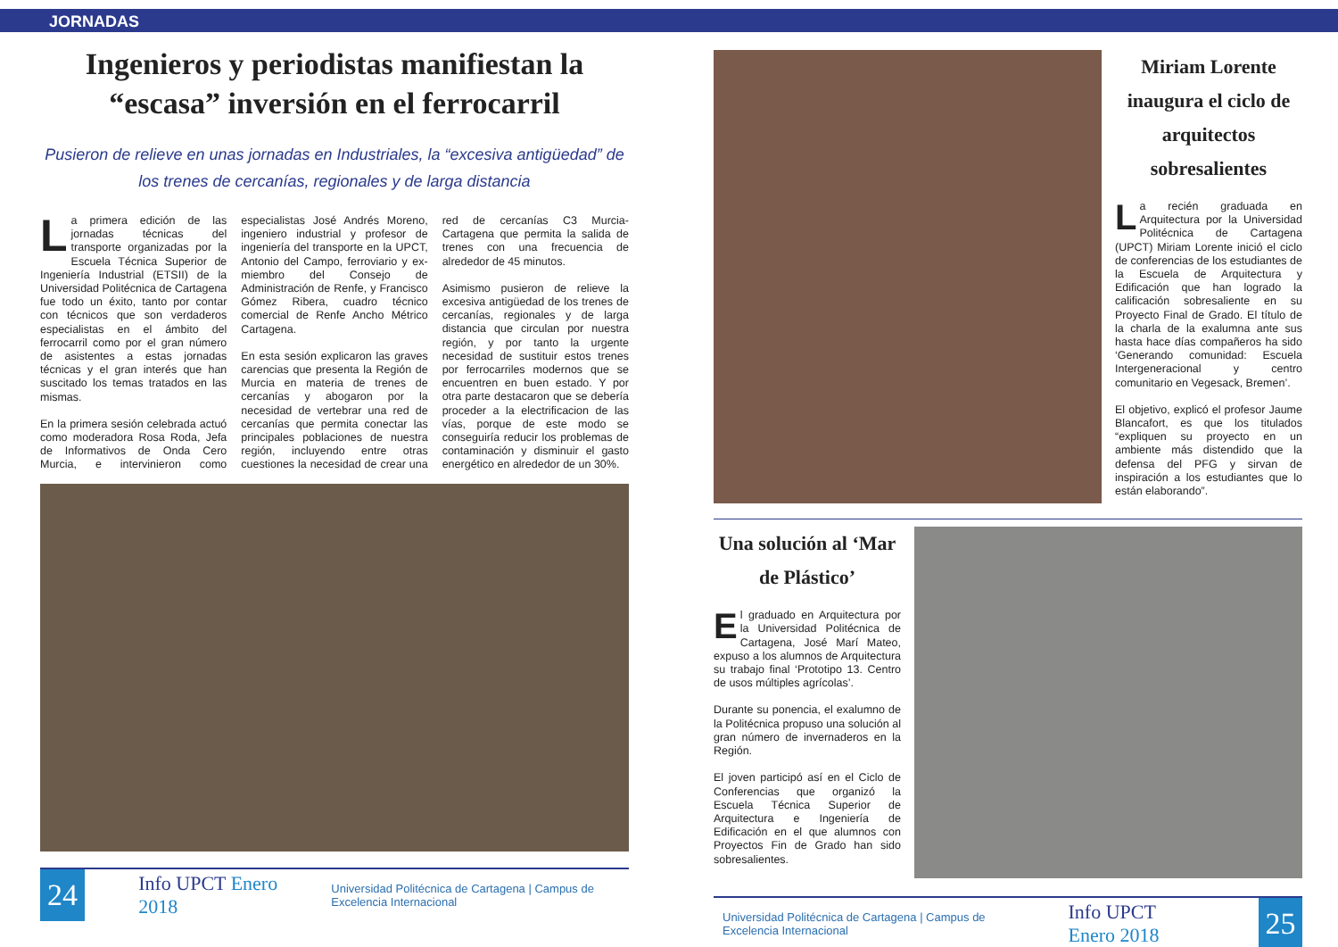JORNADAS
Ingenieros y periodistas manifiestan la “escasa” inversión en el ferrocarril
Pusieron de relieve en unas jornadas en Industriales, la “excesiva antigüedad” de los trenes de cercanías, regionales y de larga distancia
La primera edición de las jornadas técnicas del transporte organizadas por la Escuela Técnica Superior de Ingeniería Industrial (ETSII) de la Universidad Politécnica de Cartagena fue todo un éxito, tanto por contar con técnicos que son verdaderos especialistas en el ámbito del ferrocarril como por el gran número de asistentes a estas jornadas técnicas y el gran interés que han suscitado los temas tratados en las mismas.
En la primera sesión celebrada actuó como moderadora Rosa Roda, Jefa de Informativos de Onda Cero Murcia, e intervinieron como especialistas José Andrés Moreno, ingeniero industrial y profesor de ingeniería del transporte en la UPCT, Antonio del Campo, ferroviario y ex-miembro del Consejo de Administración de Renfe, y Francisco Gómez Ribera, cuadro técnico comercial de Renfe Ancho Métrico Cartagena.
En esta sesión explicaron las graves carencias que presenta la Región de Murcia en materia de trenes de cercanías y abogaron por la necesidad de vertebrar una red de cercanías que permita conectar las principales poblaciones de nuestra región, incluyendo entre otras cuestiones la necesidad de crear una red de cercanías C3 Murcia-Cartagena que permita la salida de trenes con una frecuencia de alrededor de 45 minutos.
Asimismo pusieron de relieve la excesiva antigüedad de los trenes de cercanías, regionales y de larga distancia que circulan por nuestra región, y por tanto la urgente necesidad de sustituir estos trenes por ferrocarriles modernos que se encuentren en buen estado. Y por otra parte destacaron que se debería proceder a la electrificacion de las vías, porque de este modo se conseguiría reducir los problemas de contaminación y disminuir el gasto energético en alrededor de un 30%.
24
Info UPCT Enero 2018
Universidad Politécnica de Cartagena | Campus de Excelencia Internacional
Miriam Lorente inaugura el ciclo de arquitectos sobresalientes
La recién graduada en Arquitectura por la Universidad Politécnica de Cartagena (UPCT) Miriam Lorente inició el ciclo de conferencias de los estudiantes de la Escuela de Arquitectura y Edificación que han logrado la calificación sobresaliente en su Proyecto Final de Grado. El título de la charla de la exalumna ante sus hasta hace días compañeros ha sido ‘Generando comunidad: Escuela Intergeneracional y centro comunitario en Vegesack, Bremen’.
El objetivo, explicó el profesor Jaume Blancafort, es que los titulados “expliquen su proyecto en un ambiente más distendido que la defensa del PFG y sirvan de inspiración a los estudiantes que lo están elaborando”.
Una solución al ‘Mar de Plástico’
El graduado en Arquitectura por la Universidad Politécnica de Cartagena, José Marí Mateo, expuso a los alumnos de Arquitectura su trabajo final ‘Prototipo 13. Centro de usos múltiples agrícolas’.
Durante su ponencia, el exalumno de la Politécnica propuso una solución al gran número de invernaderos en la Región.
El joven participó así en el Ciclo de Conferencias que organizó la Escuela Técnica Superior de Arquitectura e Ingeniería de Edificación en el que alumnos con Proyectos Fin de Grado han sido sobresalientes.
Universidad Politécnica de Cartagena | Campus de Excelencia Internacional
Info UPCT Enero 2018
25